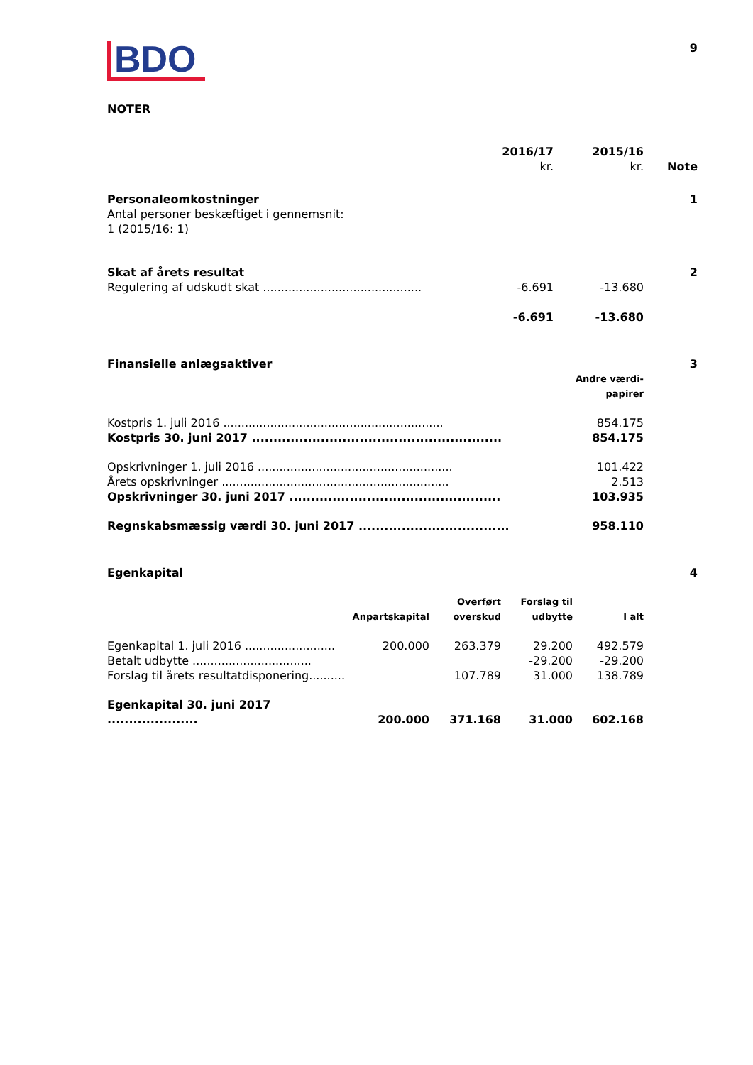BDO
9
NOTER
| | 2016/17 kr. | 2015/16 kr. | Note |
| Personaleomkostninger Antal personer beskæftiget i gennemsnit: 1 (2015/16: 1) | | | 1 |
| Skat af årets resultat | | | 2 |
| Regulering af udskudt skat ............................................ | -6.691 | -13.680 | |
| | -6.691 | -13.680 | |
| Finansielle anlægsaktiver | | 3 |
| | Andre værdi- papirer | |
| Kostpris 1. juli 2016 ............................................................. | 854.175 | |
| Kostpris 30. juni 2017 .......................................................... | 854.175 | |
| Opskrivninger 1. juli 2016 ...................................................... | 101.422 | |
| Årets opskrivninger ............................................................... | 2.513 | |
| Opskrivninger 30. juni 2017 ................................................. | 103.935 | |
| Regnskabsmæssig værdi 30. juni 2017 ................................... | 958.110 | |
| Egenkapital | | | | | 4 |
| | Anpartskapital | Overført overskud | Forslag til udbytte | I alt | |
| Egenkapital 1. juli 2016 ......................... | 200.000 | 263.379 | 29.200 | 492.579 | |
| Betalt udbytte ................................. | | | -29.200 | -29.200 | |
| Forslag til årets resultatdisponering.......... | | 107.789 | 31.000 | 138.789 | |
| Egenkapital 30. juni 2017 ..................... | 200.000 | 371.168 | 31.000 | 602.168 | |